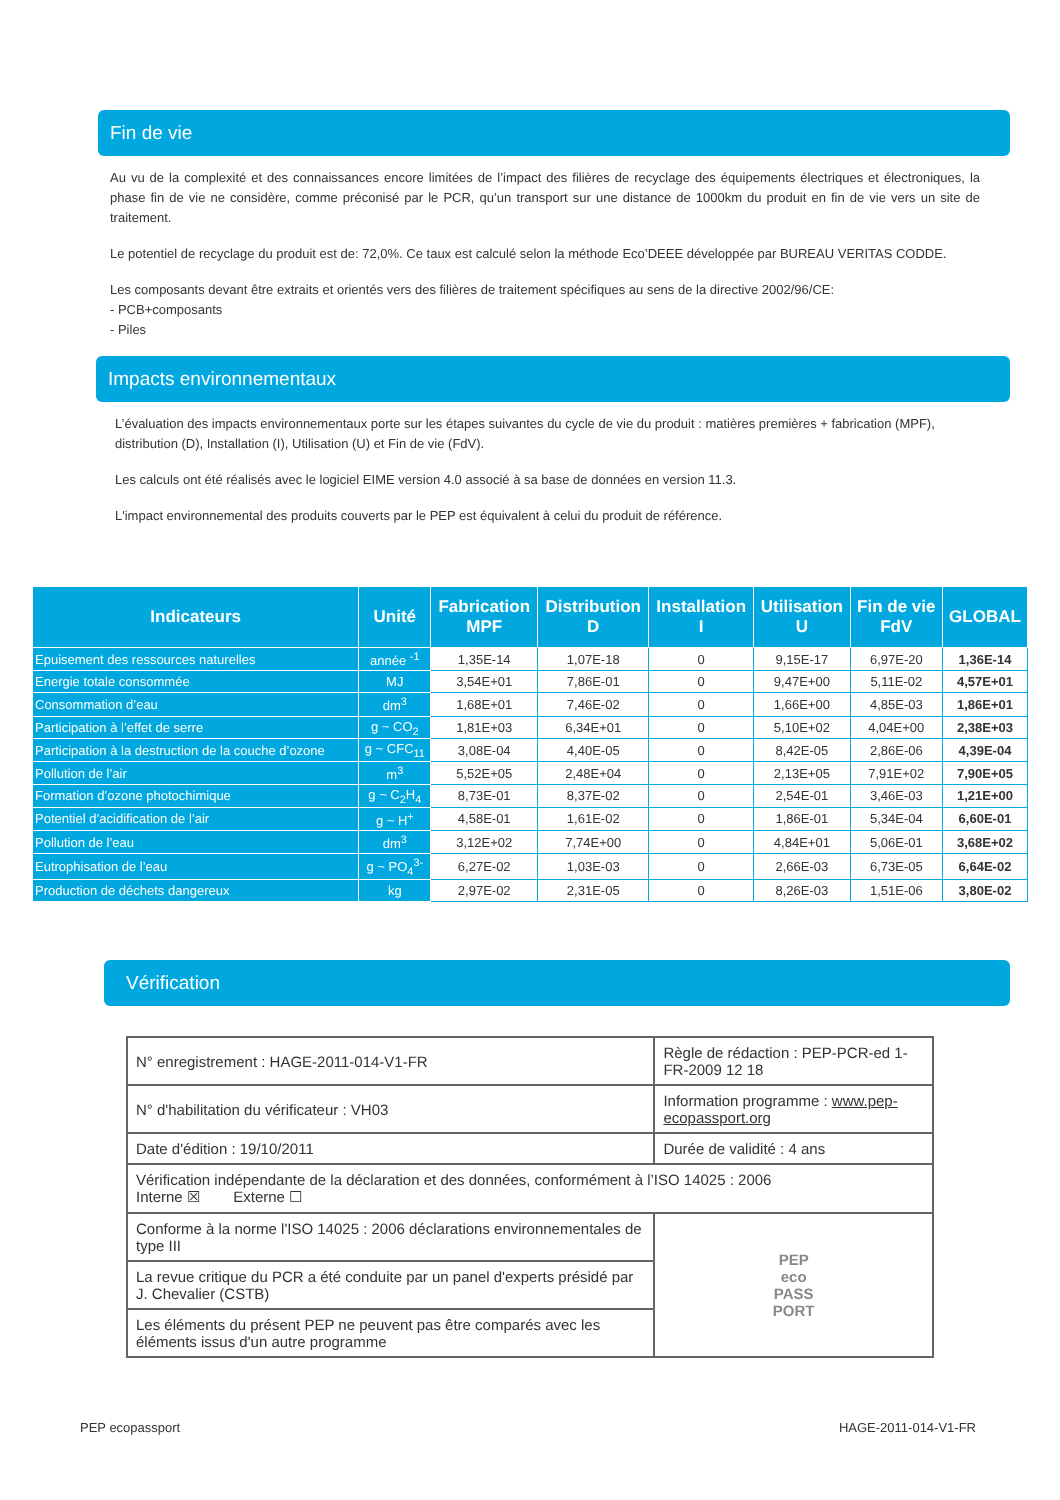Fin de vie
Au vu de la complexité et des connaissances encore limitées de l’impact des filières de recyclage des équipements électriques et électroniques, la phase fin de vie ne considère, comme préconisé par le PCR, qu’un transport sur une distance de 1000km du produit en fin de vie vers un site de traitement.
Le potentiel de recyclage du produit est de: 72,0%. Ce taux est calculé selon la méthode Eco’DEEE développée par BUREAU VERITAS CODDE.
Les composants devant être extraits et orientés vers des filières de traitement spécifiques au sens de la directive 2002/96/CE:
- PCB+composants
- Piles
Impacts environnementaux
L’évaluation des impacts environnementaux porte sur les étapes suivantes du cycle de vie du produit : matières premières + fabrication (MPF), distribution (D), Installation (I), Utilisation (U) et Fin de vie (FdV).
Les calculs ont été réalisés avec le logiciel EIME version 4.0 associé à sa base de données en version 11.3.
L'impact environnemental des produits couverts par le PEP est équivalent à celui du produit de référence.
| Indicateurs | Unité | Fabrication MPF | Distribution D | Installation I | Utilisation U | Fin de vie FdV | GLOBAL |
| --- | --- | --- | --- | --- | --- | --- | --- |
| Epuisement des ressources naturelles | année <sup>-1</sup> | 1,35E-14 | 1,07E-18 | 0 | 9,15E-17 | 6,97E-20 | 1,36E-14 |
| Energie totale consommée | MJ | 3,54E+01 | 7,86E-01 | 0 | 9,47E+00 | 5,11E-02 | 4,57E+01 |
| Consommation d’eau | dm<sup>3</sup> | 1,68E+01 | 7,46E-02 | 0 | 1,66E+00 | 4,85E-03 | 1,86E+01 |
| Participation à l’effet de serre | g ~ CO<sub>2</sub> | 1,81E+03 | 6,34E+01 | 0 | 5,10E+02 | 4,04E+00 | 2,38E+03 |
| Participation à la destruction de la couche d’ozone | g ~ CFC<sub>11</sub> | 3,08E-04 | 4,40E-05 | 0 | 8,42E-05 | 2,86E-06 | 4,39E-04 |
| Pollution de l’air | m<sup>3</sup> | 5,52E+05 | 2,48E+04 | 0 | 2,13E+05 | 7,91E+02 | 7,90E+05 |
| Formation d’ozone photochimique | g ~ C<sub>2</sub>H<sub>4</sub> | 8,73E-01 | 8,37E-02 | 0 | 2,54E-01 | 3,46E-03 | 1,21E+00 |
| Potentiel d’acidification de l’air | g ~ H<sup>+</sup> | 4,58E-01 | 1,61E-02 | 0 | 1,86E-01 | 5,34E-04 | 6,60E-01 |
| Pollution de l’eau | dm<sup>3</sup> | 3,12E+02 | 7,74E+00 | 0 | 4,84E+01 | 5,06E-01 | 3,68E+02 |
| Eutrophisation de l’eau | g ~ PO<sub>4</sub><sup>3-</sup> | 6,27E-02 | 1,03E-03 | 0 | 2,66E-03 | 6,73E-05 | 6,64E-02 |
| Production de déchets dangereux | kg | 2,97E-02 | 2,31E-05 | 0 | 8,26E-03 | 1,51E-06 | 3,80E-02 |
Vérification
| N° enregistrement : HAGE-2011-014-V1-FR | Règle de rédaction : PEP-PCR-ed 1-FR-2009 12 18 | |
| N° d'habilitation du vérificateur : VH03 | Information programme : www.pep-ecopassport.org | |
| Date d'édition : 19/10/2011 | Durée de validité : 4 ans | |
| Vérification indépendante de la déclaration et des données, conformément à l’ISO 14025 : 2006 Interne ☒ Externe ☐ | | |
| Conforme à la norme l'ISO 14025 : 2006 déclarations environnementales de type III | | PEP eco PASS PORT |
| La revue critique du PCR a été conduite par un panel d'experts présidé par J. Chevalier (CSTB) | | |
| Les éléments du présent PEP ne peuvent pas être comparés avec les éléments issus d'un autre programme | | |
PEP ecopassport HAGE-2011-014-V1-FR